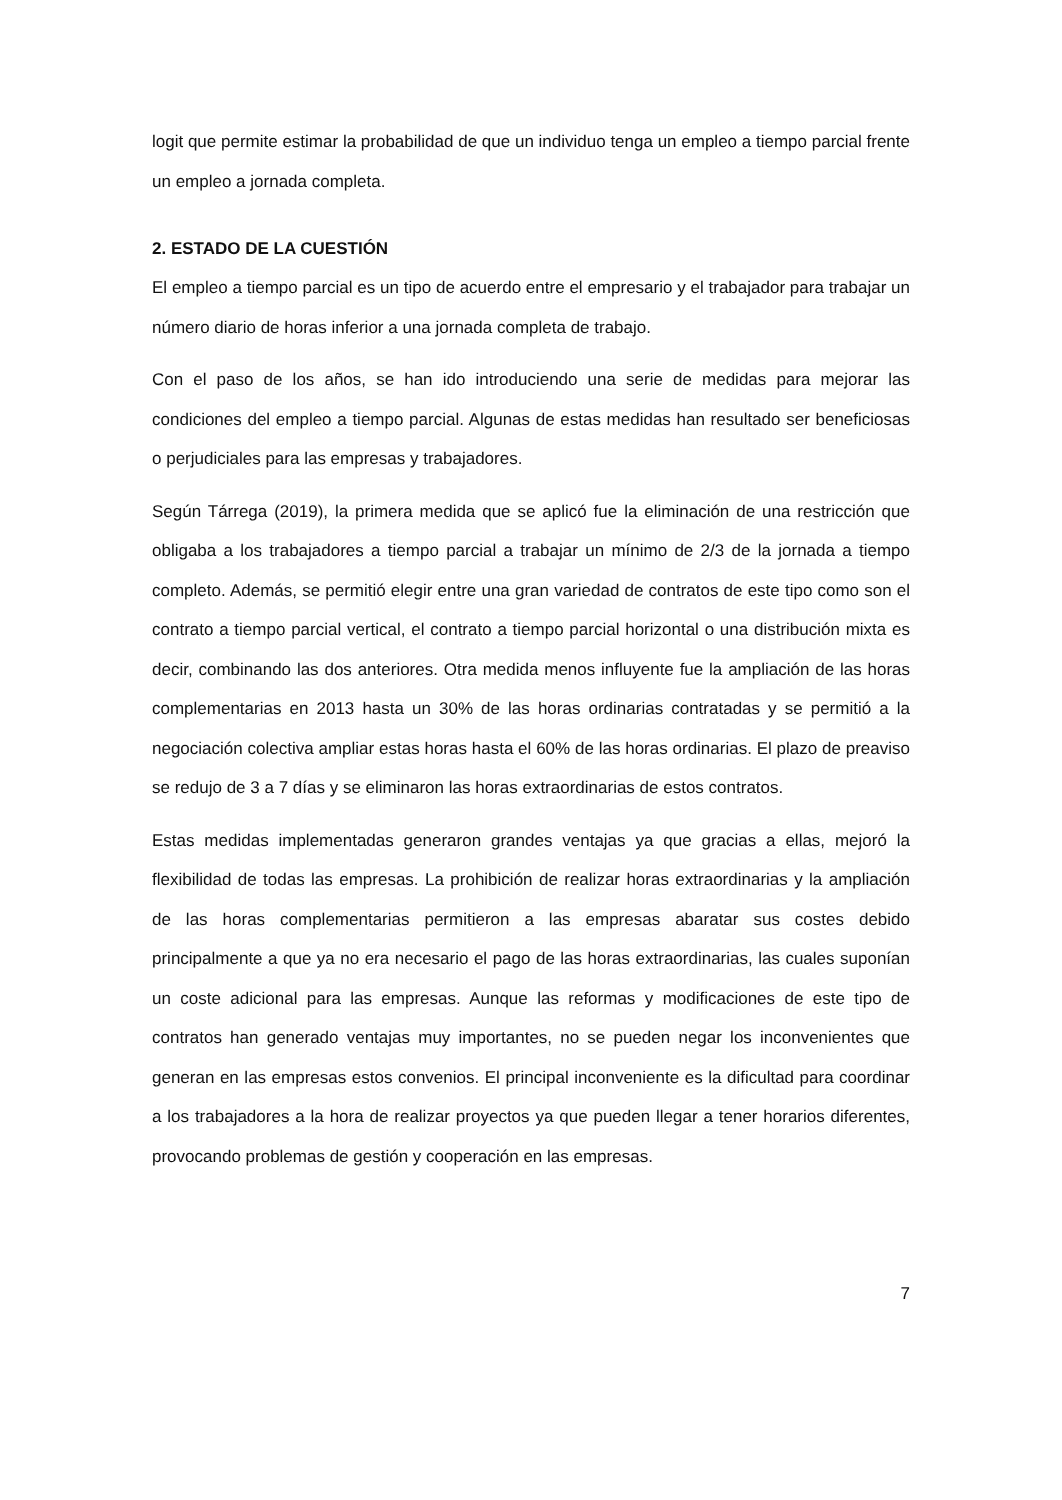logit que permite estimar la probabilidad de que un individuo tenga un empleo a tiempo parcial frente un empleo a jornada completa.
2. ESTADO DE LA CUESTIÓN
El empleo a tiempo parcial es un tipo de acuerdo entre el empresario y el trabajador para trabajar un número diario de horas inferior a una jornada completa de trabajo.
Con el paso de los años, se han ido introduciendo una serie de medidas para mejorar las condiciones del empleo a tiempo parcial. Algunas de estas medidas han resultado ser beneficiosas o perjudiciales para las empresas y trabajadores.
Según Tárrega (2019), la primera medida que se aplicó fue la eliminación de una restricción que obligaba a los trabajadores a tiempo parcial a trabajar un mínimo de 2/3 de la jornada a tiempo completo. Además, se permitió elegir entre una gran variedad de contratos de este tipo como son el contrato a tiempo parcial vertical, el contrato a tiempo parcial horizontal o una distribución mixta es decir, combinando las dos anteriores. Otra medida menos influyente fue la ampliación de las horas complementarias en 2013 hasta un 30% de las horas ordinarias contratadas y se permitió a la negociación colectiva ampliar estas horas hasta el 60% de las horas ordinarias. El plazo de preaviso se redujo de 3 a 7 días y se eliminaron las horas extraordinarias de estos contratos.
Estas medidas implementadas generaron grandes ventajas ya que gracias a ellas, mejoró la flexibilidad de todas las empresas. La prohibición de realizar horas extraordinarias y la ampliación de las horas complementarias permitieron a las empresas abaratar sus costes debido principalmente a que ya no era necesario el pago de las horas extraordinarias, las cuales suponían un coste adicional para las empresas. Aunque las reformas y modificaciones de este tipo de contratos han generado ventajas muy importantes, no se pueden negar los inconvenientes que generan en las empresas estos convenios. El principal inconveniente es la dificultad para coordinar a los trabajadores a la hora de realizar proyectos ya que pueden llegar a tener horarios diferentes, provocando problemas de gestión y cooperación en las empresas.
7